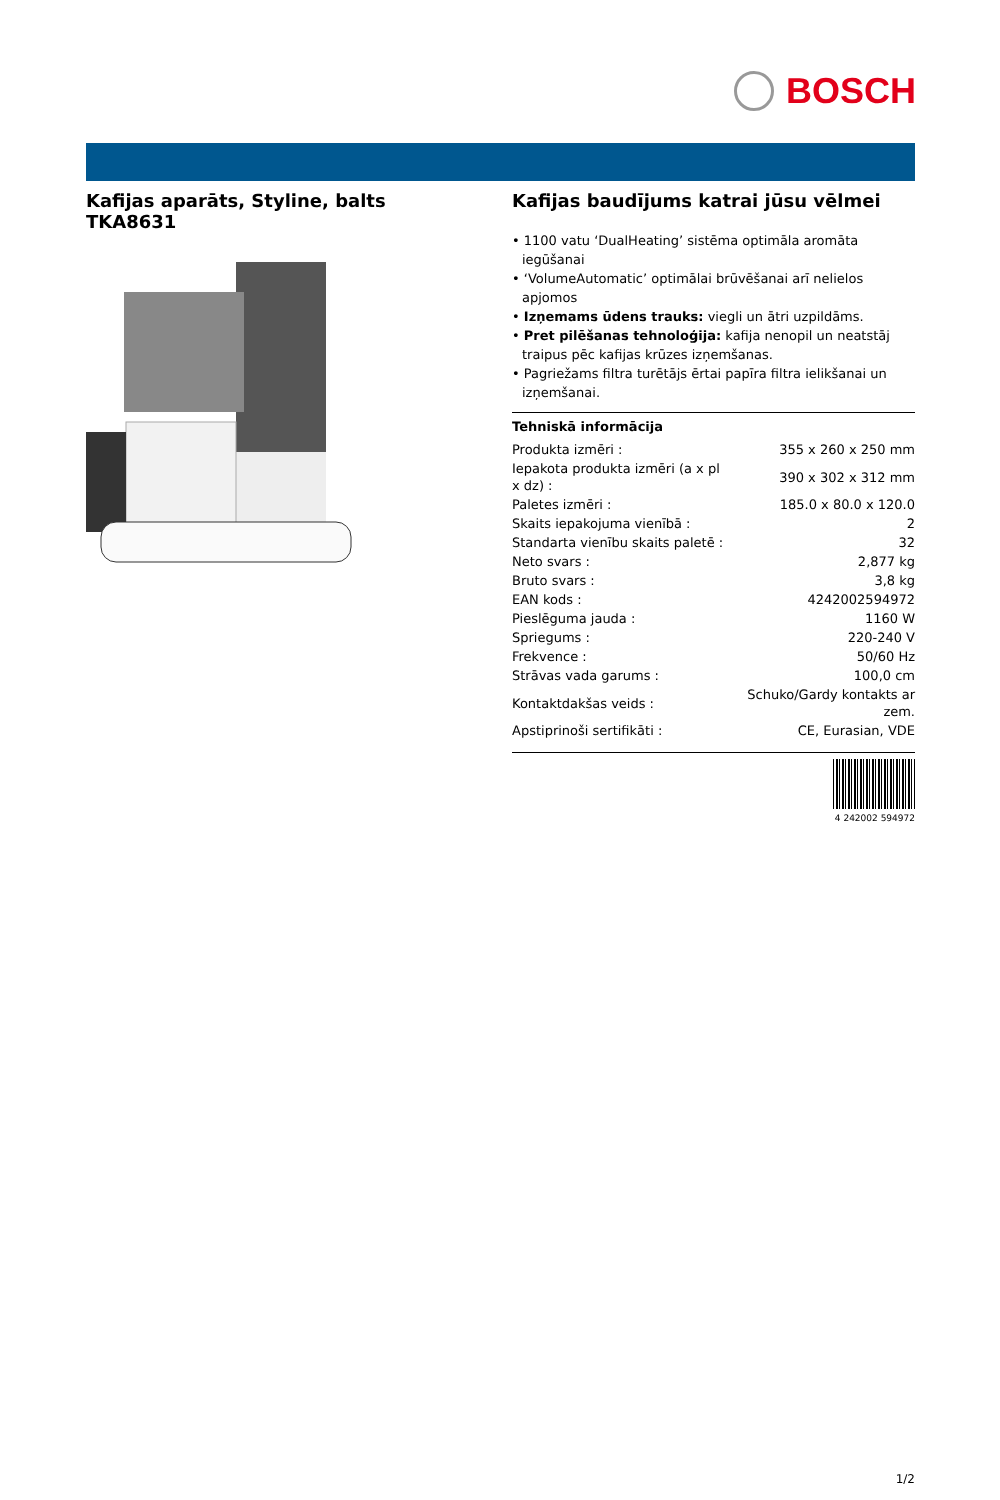BOSCH
Kafijas aparāts, Styline, balts
TKA8631
Kafijas baudījums katrai jūsu vēlmei
• 1100 vatu ‘DualHeating’ sistēma optimāla aromāta iegūšanai
• ‘VolumeAutomatic’ optimālai brūvēšanai arī nelielos apjomos
• Izņemams ūdens trauks: viegli un ātri uzpildāms.
• Pret pilēšanas tehnoloģija: kafija nenopil un neatstāj traipus pēc kafijas krūzes izņemšanas.
• Pagriežams filtra turētājs ērtai papīra filtra ielikšanai un izņemšanai.
Tehniskā informācija
| Produkta izmēri : | 355 x 260 x 250 mm |
| Iepakota produkta izmēri (a x pl x dz) : | 390 x 302 x 312 mm |
| Paletes izmēri : | 185.0 x 80.0 x 120.0 |
| Skaits iepakojuma vienībā : | 2 |
| Standarta vienību skaits paletē : | 32 |
| Neto svars : | 2,877 kg |
| Bruto svars : | 3,8 kg |
| EAN kods : | 4242002594972 |
| Pieslēguma jauda : | 1160 W |
| Spriegums : | 220-240 V |
| Frekvence : | 50/60 Hz |
| Strāvas vada garums : | 100,0 cm |
| Kontaktdakšas veids : | Schuko/Gardy kontakts ar zem. |
| Apstiprinoši sertifikāti : | CE, Eurasian, VDE |
4 242002 594972
1/2